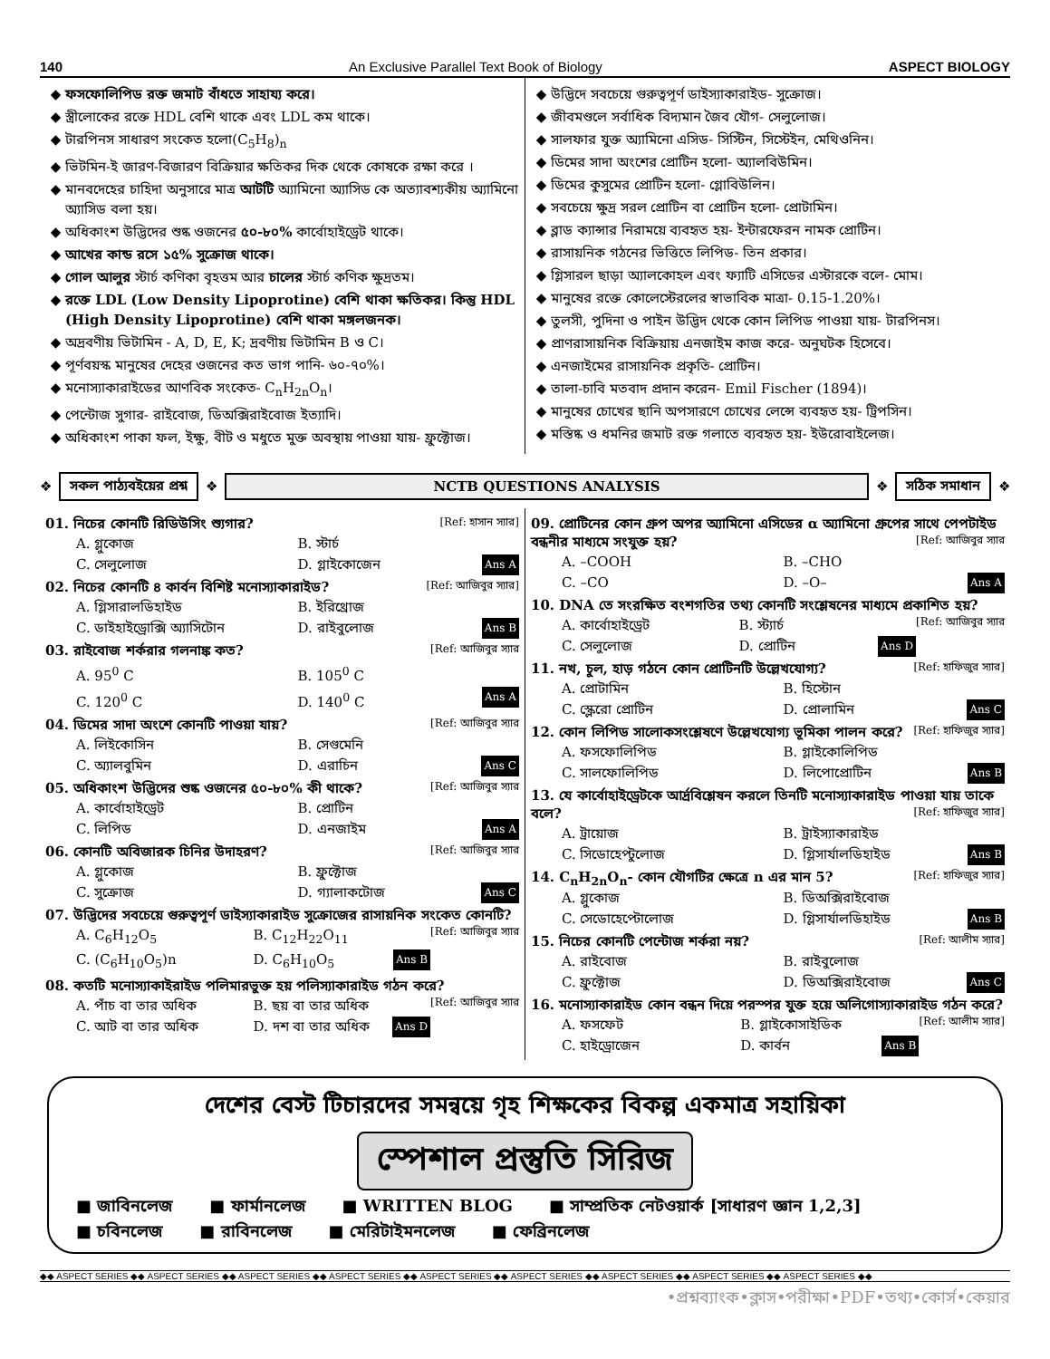140 An Exclusive Parallel Text Book of Biology ASPECT BIOLOGY
ফসফোলিপিড রক্ত জমাট বাঁধতে সাহায্য করে।
স্ত্রীলোকের রক্তে HDL বেশি থাকে এবং LDL কম থাকে।
টারপিনস সাধারণ সংকেত হলো(C<sub>5</sub>H<sub>8</sub>)<sub>n</sub>
ভিটমিন-ই জারণ-বিজারণ বিক্রিয়ার ক্ষতিকর দিক থেকে কোষকে রক্ষা করে ।
মানবদেহের চাহিদা অনুসারে মাত্র আটটি অ্যামিনো অ্যাসিড কে অত্যাবশ্যকীয় অ্যামিনো অ্যাসিড বলা হয়।
অধিকাংশ উদ্ভিদের শুষ্ক ওজনের ৫০-৮০% কার্বোহাইড্রেট থাকে।
আখের কান্ড রসে ১৫% সুক্রোজ থাকে।
গোল আলুর স্টার্চ কণিকা বৃহত্তম আর চালের স্টার্চ কণিক ক্ষুদ্রতম।
রক্তে LDL (Low Density Lipoprotine) বেশি থাকা ক্ষতিকর। কিন্তু HDL (High Density Lipoprotine) বেশি থাকা মঙ্গলজনক।
অদ্রবণীয় ভিটামিন - A, D, E, K; দ্রবণীয় ভিটামিন B ও C।
পূর্ণবয়স্ক মানুষের দেহের ওজনের কত ভাগ পানি- ৬০-৭০%।
মনোস্যাকারাইডের আণবিক সংকেত- C<sub>n</sub>H<sub>2n</sub>O<sub>n</sub>।
পেন্টোজ সুগার- রাইবোজ, ডিঅক্সিরাইবোজ ইত্যাদি।
অধিকাংশ পাকা ফল, ইক্ষু, বীট ও মধুতে মুক্ত অবস্থায় পাওয়া যায়- ফ্রুক্টোজ।
উদ্ভিদে সবচেয়ে গুরুত্বপূর্ণ ডাইস্যাকারাইড- সুক্রোজ।
জীবমণ্ডলে সর্বাধিক বিদ্যমান জৈব যৌগ- সেলুলোজ।
সালফার যুক্ত অ্যামিনো এসিড- সিস্টিন, সিস্টেইন, মেথিওনিন।
ডিমের সাদা অংশের প্রোটিন হলো- অ্যালবিউমিন।
ডিমের কুসুমের প্রোটিন হলো- গ্লোবিউলিন।
সবচেয়ে ক্ষুদ্র সরল প্রোটিন বা প্রোটিন হলো- প্রোটামিন।
ব্লাড ক্যান্সার নিরাময়ে ব্যবহৃত হয়- ইন্টারফেরন নামক প্রোটিন।
রাসায়নিক গঠনের ভিত্তিতে লিপিড- তিন প্রকার।
গ্লিসারল ছাড়া অ্যালকোহল এবং ফ্যাটি এসিডের এস্টারকে বলে- মোম।
মানুষের রক্তে কোলেস্টেরলের স্বাভাবিক মাত্রা- 0.15-1.20%।
তুলসী, পুদিনা ও পাইন উদ্ভিদ থেকে কোন লিপিড পাওয়া যায়- টারপিনস।
প্রাণরাসায়নিক বিক্রিয়ায় এনজাইম কাজ করে- অনুঘটক হিসেবে।
এনজাইমের রাসায়নিক প্রকৃতি- প্রোটিন।
তালা-চাবি মতবাদ প্রদান করেন- Emil Fischer (1894)।
মানুষের চোখের ছানি অপসারণে চোখের লেন্সে ব্যবহৃত হয়- ট্রিপসিন।
মস্তিষ্ক ও ধমনির জমাট রক্ত গলাতে ব্যবহৃত হয়- ইউরোবাইলেজ।
❖
সকল পাঠ্যবইয়ের প্রশ্ন
❖
NCTB QUESTIONS ANALYSIS
❖
সঠিক সমাধান
❖
01. নিচের কোনটি রিডিউসিং শ্যুগার? [Ref: হাসান স্যার]
A. গ্লুকোজ B. স্টার্চ C. সেলুলোজ D. গ্লাইকোজেন Ans A
02. নিচের কোনটি ৪ কার্বন বিশিষ্ট মনোস্যাকারাইড? [Ref: আজিবুর স্যার]
A. গ্লিসারালডিহাইড B. ইরিথ্রোজ C. ডাইহাইড্রোক্সি অ্যাসিটোন D. রাইবুলোজ Ans B
03. রাইবোজ শর্করার গলনাঙ্ক কত? [Ref: আজিবুর স্যার
A. 95<sup>0</sup> C B. 105<sup>0</sup> C C. 120<sup>0</sup> C D. 140<sup>0</sup> C Ans A
04. ডিমের সাদা অংশে কোনটি পাওয়া যায়? [Ref: আজিবুর স্যার
A. লিইকোসিন B. সেগুমেনি C. অ্যালবুমিন D. এরাচিন Ans C
05. অধিকাংশ উদ্ভিদের শুষ্ক ওজনের ৫০-৮০% কী থাকে? [Ref: আজিবুর স্যার
A. কার্বোহাইড্রেট B. প্রোটিন C. লিপিড D. এনজাইম Ans A
06. কোনটি অবিজারক চিনির উদাহরণ? [Ref: আজিবুর স্যার
A. গ্লুকোজ B. ফ্রুক্টোজ C. সুক্রোজ D. গ্যালাকটোজ Ans C
07. উদ্ভিদের সবচেয়ে গুরুত্বপূর্ণ ডাইস্যাকারাইড সুক্রোজের রাসায়নিক সংকেত কোনটি? [Ref: আজিবুর স্যার
A. C<sub>6</sub>H<sub>12</sub>O<sub>5</sub> B. C<sub>12</sub>H<sub>22</sub>O<sub>11</sub> C. (C<sub>6</sub>H<sub>10</sub>O<sub>5</sub>)n D. C<sub>6</sub>H<sub>10</sub>O<sub>5</sub> Ans B
08. কতটি মনোস্যাকাইরাইড পলিমারভুক্ত হয় পলিস্যাকারাইড গঠন করে? [Ref: আজিবুর স্যার
A. পাঁচ বা তার অধিক B. ছয় বা তার অধিক C. আট বা তার অধিক D. দশ বা তার অধিক Ans D
09. প্রোটিনের কোন গ্রুপ অপর অ্যামিনো এসিডের α অ্যামিনো গ্রুপের সাথে পেপটাইড বন্ধনীর মাধ্যমে সংযুক্ত হয়? [Ref: আজিবুর স্যার
A. –COOH B. –CHO C. –CO D. –O– Ans A
10. DNA তে সংরক্ষিত বংশগতির তথ্য কোনটি সংশ্লেষনের মাধ্যমে প্রকাশিত হয়? [Ref: আজিবুর স্যার
A. কার্বোহাইড্রেট B. স্ট্যার্চ C. সেলুলোজ D. প্রোটিন Ans D
11. নখ, চুল, হাড় গঠনে কোন প্রোটিনটি উল্লেখযোগ্য? [Ref: হাফিজুর স্যার]
A. প্রোটামিন B. হিস্টোন C. স্ক্লেরো প্রোটিন D. প্রোলামিন Ans C
12. কোন লিপিড সালোকসংশ্লেষণে উল্লেখযোগ্য ভূমিকা পালন করে? [Ref: হাফিজুর স্যার]
A. ফসফোলিপিড B. গ্লাইকোলিপিড C. সালফোলিপিড D. লিপোপ্রোটিন Ans B
13. যে কার্বোহাইড্রেটকে আর্দ্রবিশ্লেষন করলে তিনটি মনোস্যাকারাইড পাওয়া যায় তাকে বলে? [Ref: হাফিজুর স্যার]
A. ট্রায়োজ B. ট্রাইস্যাকারাইড C. সিডোহেপ্টুলোজ D. গ্লিসার্যালডিহাইড Ans B
14. C<sub>n</sub>H<sub>2n</sub>O<sub>n</sub>- কোন যৌগটির ক্ষেত্রে n এর মান 5? [Ref: হাফিজুর স্যার]
A. গ্লুকোজ B. ডিঅক্সিরাইবোজ C. সেডোহেপ্টোলোজ D. গ্লিসার্যালডিহাইড Ans B
15. নিচের কোনটি পেন্টোজ শর্করা নয়? [Ref: আলীম স্যার]
A. রাইবোজ B. রাইবুলোজ C. ফ্রুক্টোজ D. ডিঅক্সিরাইবোজ Ans C
16. মনোস্যাকারাইড কোন বন্ধন দিয়ে পরস্পর যুক্ত হয়ে অলিগোস্যাকারাইড গঠন করে? [Ref: আলীম স্যার]
A. ফসফেট B. গ্লাইকোসাইডিক C. হাইড্রোজেন D. কার্বন Ans B
দেশের বেস্ট টিচারদের সমন্বয়ে গৃহ শিক্ষকের বিকল্প একমাত্র সহায়িকা
স্পেশাল প্রস্তুতি সিরিজ
■ জাবিনলেজ ■ ফার্মানলেজ ■ WRITTEN BLOG ■ সাম্প্রতিক নেটওয়ার্ক [সাধারণ জ্ঞান 1,2,3] ■ চবিনলেজ ■ রাবিনলেজ ■ মেরিটাইমনলেজ ■ ফেব্রিনলেজ
◆◆ ASPECT SERIES ◆◆ ASPECT SERIES ◆◆ ASPECT SERIES ◆◆ ASPECT SERIES ◆◆ ASPECT SERIES ◆◆ ASPECT SERIES ◆◆ ASPECT SERIES ◆◆ ASPECT SERIES ◆◆ ASPECT SERIES ◆◆
•প্রশ্নব্যাংক•ক্লাস•পরীক্ষা•PDF•তথ্য•কোর্স•কেয়ার